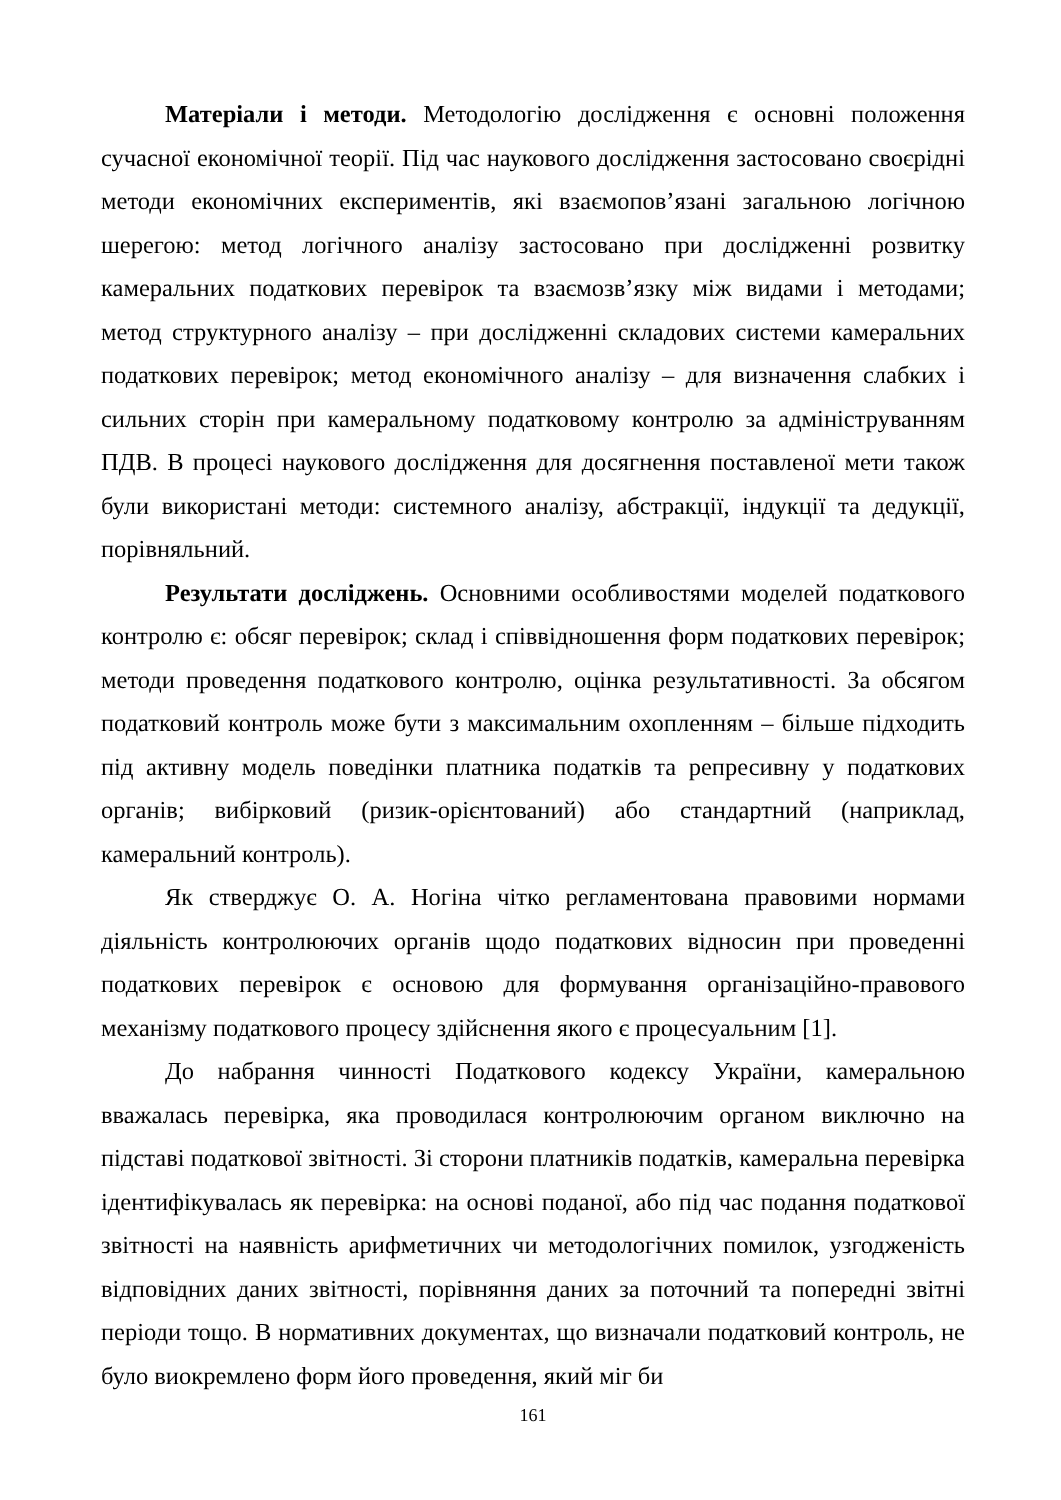Матеріали і методи. Методологію дослідження є основні положення сучасної економічної теорії. Під час наукового дослідження застосовано своєрідні методи економічних експериментів, які взаємопов’язані загальною логічною шерегою: метод логічного аналізу застосовано при дослідженні розвитку камеральних податкових перевірок та взаємозв’язку між видами і методами; метод структурного аналізу – при дослідженні складових системи камеральних податкових перевірок; метод економічного аналізу – для визначення слабких і сильних сторін при камеральному податковому контролю за адмініструванням ПДВ. В процесі наукового дослідження для досягнення поставленої мети також були використані методи: системного аналізу, абстракції, індукції та дедукції, порівняльний.
Результати досліджень. Основними особливостями моделей податкового контролю є: обсяг перевірок; склад і співвідношення форм податкових перевірок; методи проведення податкового контролю, оцінка результативності. За обсягом податковий контроль може бути з максимальним охопленням – більше підходить під активну модель поведінки платника податків та репресивну у податкових органів; вибірковий (ризик-орієнтований) або стандартний (наприклад, камеральний контроль).
Як стверджує О. А. Ногіна чітко регламентована правовими нормами діяльність контролюючих органів щодо податкових відносин при проведенні податкових перевірок є основою для формування організаційно-правового механізму податкового процесу здійснення якого є процесуальним [1].
До набрання чинності Податкового кодексу України, камеральною вважалась перевірка, яка проводилася контролюючим органом виключно на підставі податкової звітності. Зі сторони платників податків, камеральна перевірка ідентифікувалась як перевірка: на основі поданої, або під час подання податкової звітності на наявність арифметичних чи методологічних помилок, узгодженість відповідних даних звітності, порівняння даних за поточний та попередні звітні періоди тощо. В нормативних документах, що визначали податковий контроль, не було виокремлено форм його проведення, який міг би
161